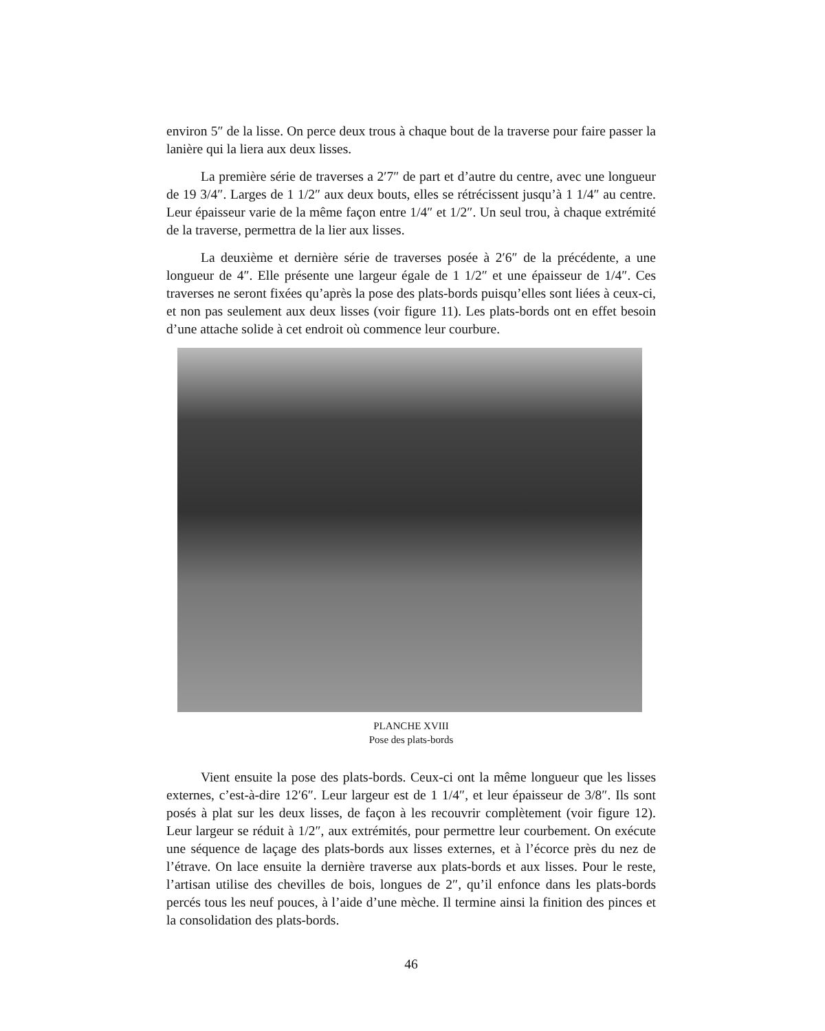environ 5″ de la lisse. On perce deux trous à chaque bout de la traverse pour faire passer la lanière qui la liera aux deux lisses.
La première série de traverses a 2′7″ de part et d’autre du centre, avec une longueur de 19 3/4″. Larges de 1 1/2″ aux deux bouts, elles se rétrécissent jusqu’à 1 1/4″ au centre. Leur épaisseur varie de la même façon entre 1/4″ et 1/2″. Un seul trou, à chaque extrémité de la traverse, permettra de la lier aux lisses.
La deuxième et dernière série de traverses posée à 2′6″ de la précédente, a une longueur de 4″. Elle présente une largeur égale de 1 1/2″ et une épaisseur de 1/4″. Ces traverses ne seront fixées qu’après la pose des plats-bords puisqu’elles sont liées à ceux-ci, et non pas seulement aux deux lisses (voir figure 11). Les plats-bords ont en effet besoin d’une attache solide à cet endroit où commence leur courbure.
PLANCHE XVIII
Pose des plats-bords
Vient ensuite la pose des plats-bords. Ceux-ci ont la même longueur que les lisses externes, c’est-à-dire 12′6″. Leur largeur est de 1 1/4″, et leur épaisseur de 3/8″. Ils sont posés à plat sur les deux lisses, de façon à les recouvrir complètement (voir figure 12). Leur largeur se réduit à 1/2″, aux extrémités, pour permettre leur courbement. On exécute une séquence de laçage des plats-bords aux lisses externes, et à l’écorce près du nez de l’étrave. On lace ensuite la dernière traverse aux plats-bords et aux lisses. Pour le reste, l’artisan utilise des chevilles de bois, longues de 2″, qu’il enfonce dans les plats-bords percés tous les neuf pouces, à l’aide d’une mèche. Il termine ainsi la finition des pinces et la consolidation des plats-bords.
46